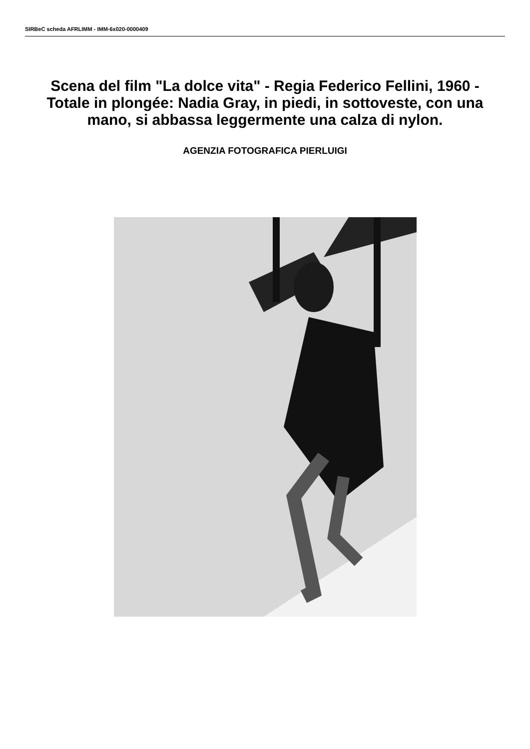SIRBeC scheda AFRLIMM - IMM-6x020-0000409
Scena del film "La dolce vita" - Regia Federico Fellini, 1960 - Totale in plongée: Nadia Gray, in piedi, in sottoveste, con una mano, si abbassa leggermente una calza di nylon.
AGENZIA FOTOGRAFICA PIERLUIGI